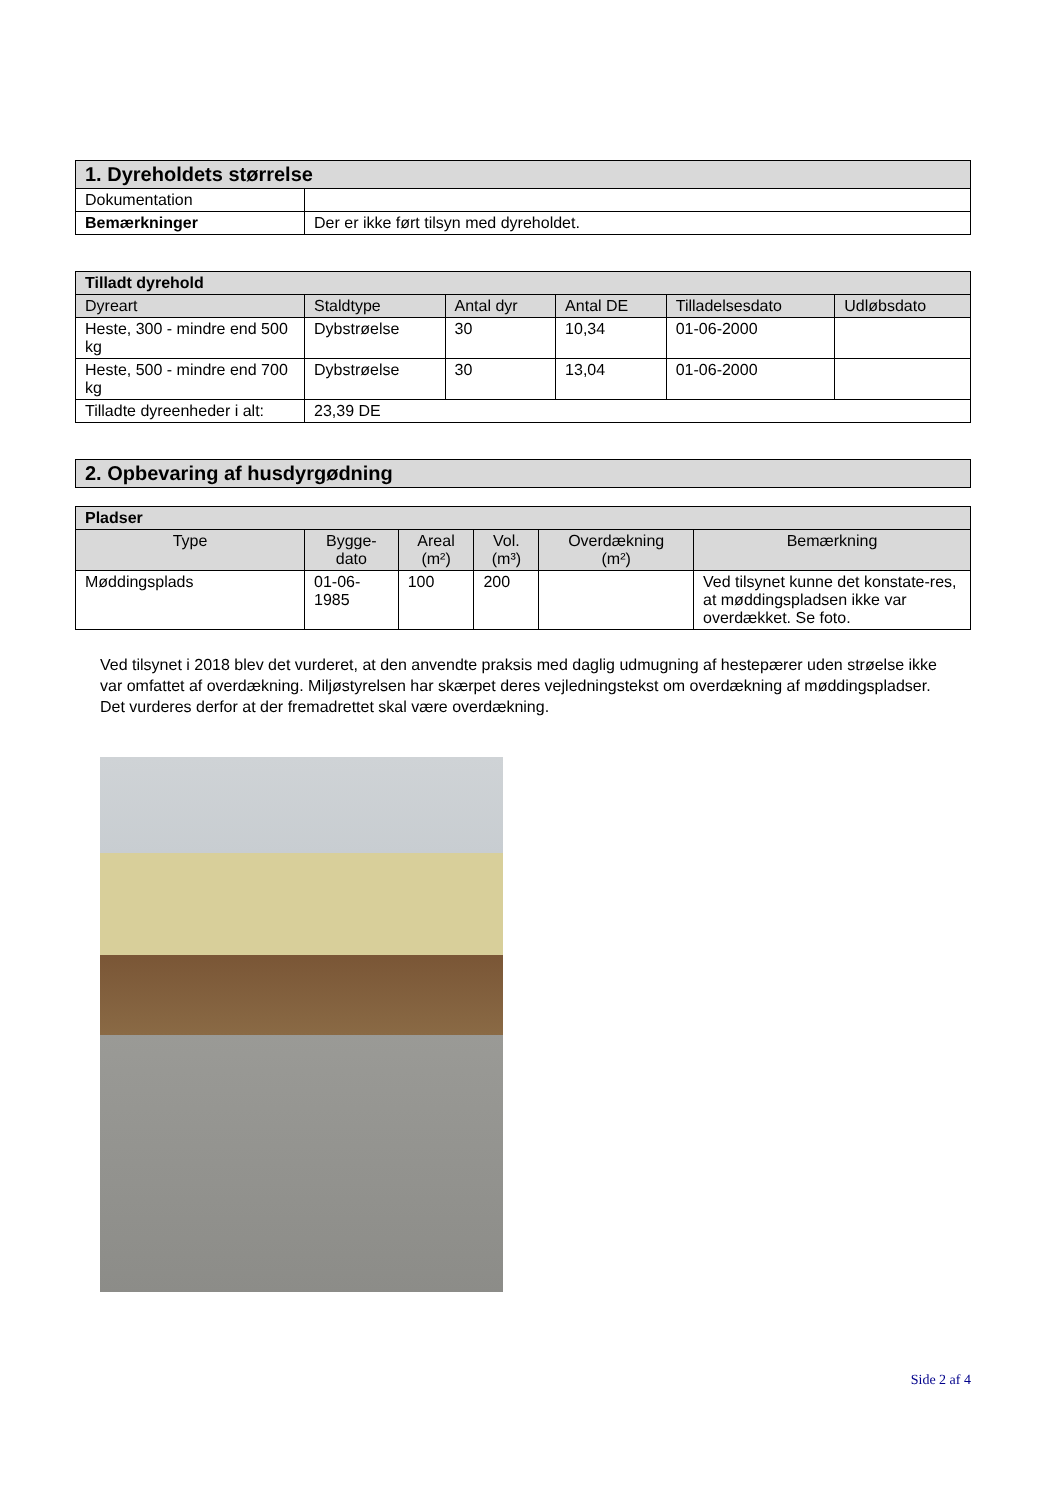| 1. Dyreholdets størrelse | |
| Dokumentation | |
| Bemærkninger | Der er ikke ført tilsyn med dyreholdet. |
| Tilladt dyrehold | | | | | |
| --- | --- | --- | --- | --- | --- |
| Dyreart | Staldtype | Antal dyr | Antal DE | Tilladelsesdato | Udløbsdato |
| Heste, 300 - mindre end 500 kg | Dybstrøelse | 30 | 10,34 | 01-06-2000 | |
| Heste, 500 - mindre end 700 kg | Dybstrøelse | 30 | 13,04 | 01-06-2000 | |
| Tilladte dyreenheder i alt: | 23,39 DE | | | | |
| 2. Opbevaring af husdyrgødning |
| Pladser | | | | | |
| --- | --- | --- | --- | --- | --- |
| Type | Bygge- dato | Areal (m²) | Vol. (m³) | Overdækning (m²) | Bemærkning |
| Møddingsplads | 01-06- 1985 | 100 | 200 | | Ved tilsynet kunne det konstate-res, at møddingspladsen ikke var overdækket. Se foto. |
Ved tilsynet i 2018 blev det vurderet, at den anvendte praksis med daglig udmugning af hestepærer uden strøelse ikke var omfattet af overdækning. Miljøstyrelsen har skærpet deres vejledningstekst om overdækning af møddingspladser. Det vurderes derfor at der fremadrettet skal være overdækning.
Side 2 af 4